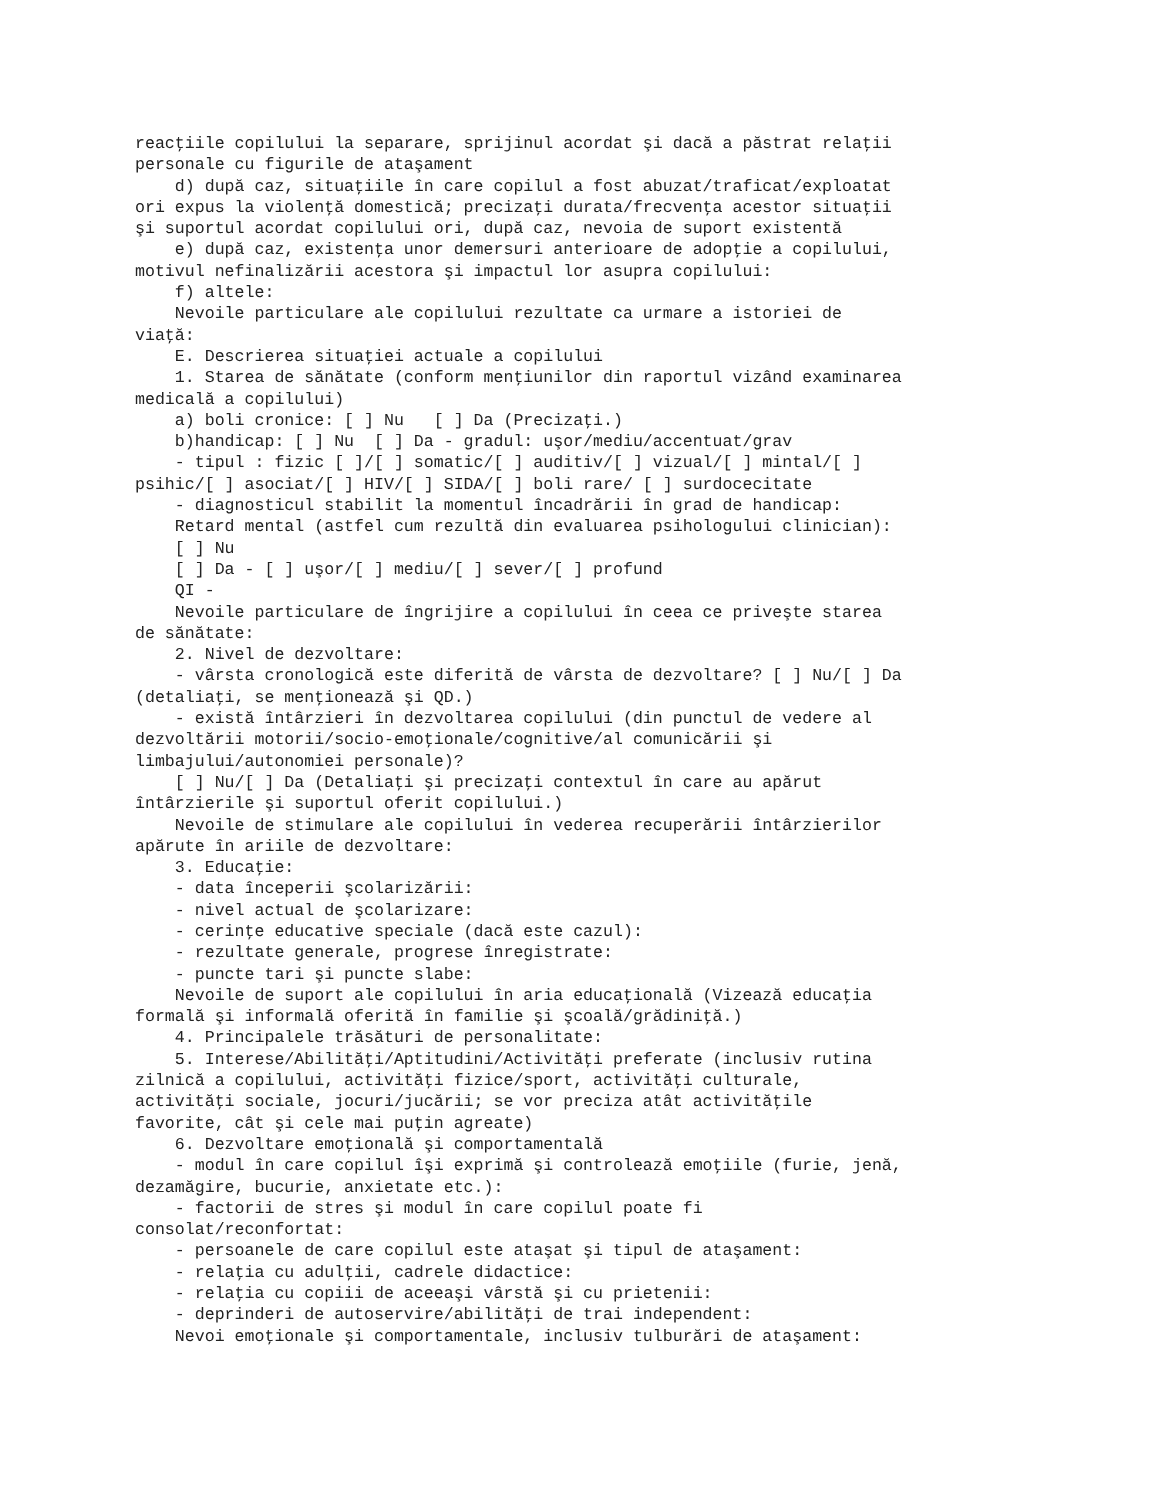reacţiile copilului la separare, sprijinul acordat şi dacă a păstrat relaţii
personale cu figurile de ataşament
    d) după caz, situaţiile în care copilul a fost abuzat/traficat/exploatat
ori expus la violenţă domestică; precizaţi durata/frecvenţa acestor situaţii
şi suportul acordat copilului ori, după caz, nevoia de suport existentă
    e) după caz, existenţa unor demersuri anterioare de adopţie a copilului,
motivul nefinalizării acestora şi impactul lor asupra copilului:
    f) altele:
    Nevoile particulare ale copilului rezultate ca urmare a istoriei de
viaţă:
    E. Descrierea situaţiei actuale a copilului
    1. Starea de sănătate (conform menţiunilor din raportul vizând examinarea
medicală a copilului)
    a) boli cronice: [ ] Nu   [ ] Da (Precizaţi.)
    b)handicap: [ ] Nu  [ ] Da - gradul: uşor/mediu/accentuat/grav
    - tipul : fizic [ ]/[ ] somatic/[ ] auditiv/[ ] vizual/[ ] mintal/[ ]
psihic/[ ] asociat/[ ] HIV/[ ] SIDA/[ ] boli rare/ [ ] surdocecitate
    - diagnosticul stabilit la momentul încadrării în grad de handicap:
    Retard mental (astfel cum rezultă din evaluarea psihologului clinician):
    [ ] Nu
    [ ] Da - [ ] uşor/[ ] mediu/[ ] sever/[ ] profund
    QI -
    Nevoile particulare de îngrijire a copilului în ceea ce priveşte starea
de sănătate:
    2. Nivel de dezvoltare:
    - vârsta cronologică este diferită de vârsta de dezvoltare? [ ] Nu/[ ] Da
(detaliaţi, se menţionează şi QD.)
    - există întârzieri în dezvoltarea copilului (din punctul de vedere al
dezvoltării motorii/socio-emoţionale/cognitive/al comunicării şi
limbajului/autonomiei personale)?
    [ ] Nu/[ ] Da (Detaliaţi şi precizaţi contextul în care au apărut
întârzierile şi suportul oferit copilului.)
    Nevoile de stimulare ale copilului în vederea recuperării întârzierilor
apărute în ariile de dezvoltare:
    3. Educaţie:
    - data începerii şcolarizării:
    - nivel actual de şcolarizare:
    - cerinţe educative speciale (dacă este cazul):
    - rezultate generale, progrese înregistrate:
    - puncte tari şi puncte slabe:
    Nevoile de suport ale copilului în aria educaţională (Vizează educaţia
formală şi informală oferită în familie şi şcoală/grădiniţă.)
    4. Principalele trăsături de personalitate:
    5. Interese/Abilităţi/Aptitudini/Activităţi preferate (inclusiv rutina
zilnică a copilului, activităţi fizice/sport, activităţi culturale,
activităţi sociale, jocuri/jucării; se vor preciza atât activităţile
favorite, cât şi cele mai puţin agreate)
    6. Dezvoltare emoţională şi comportamentală
    - modul în care copilul îşi exprimă şi controlează emoţiile (furie, jenă,
dezamăgire, bucurie, anxietate etc.):
    - factorii de stres şi modul în care copilul poate fi
consolat/reconfortat:
    - persoanele de care copilul este ataşat şi tipul de ataşament:
    - relaţia cu adulţii, cadrele didactice:
    - relaţia cu copiii de aceeaşi vârstă şi cu prietenii:
    - deprinderi de autoservire/abilităţi de trai independent:
    Nevoi emoţionale şi comportamentale, inclusiv tulburări de ataşament: